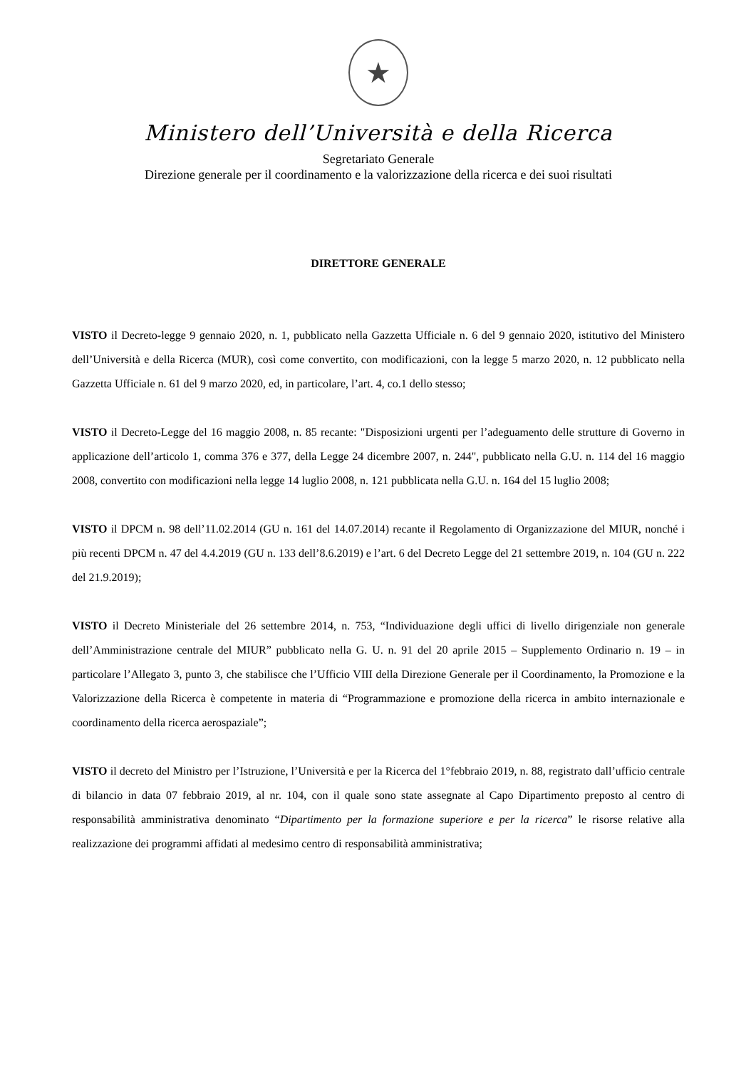★
Ministero dell’Università e della Ricerca
Segretariato Generale
Direzione generale per il coordinamento e la valorizzazione della ricerca e dei suoi risultati
DIRETTORE GENERALE
VISTO il Decreto-legge 9 gennaio 2020, n. 1, pubblicato nella Gazzetta Ufficiale n. 6 del 9 gennaio 2020, istitutivo del Ministero dell’Università e della Ricerca (MUR), così come convertito, con modificazioni, con la legge 5 marzo 2020, n. 12 pubblicato nella Gazzetta Ufficiale n. 61 del 9 marzo 2020, ed, in particolare, l’art. 4, co.1 dello stesso;
VISTO il Decreto-Legge del 16 maggio 2008, n. 85 recante: "Disposizioni urgenti per l’adeguamento delle strutture di Governo in applicazione dell’articolo 1, comma 376 e 377, della Legge 24 dicembre 2007, n. 244", pubblicato nella G.U. n. 114 del 16 maggio 2008, convertito con modificazioni nella legge 14 luglio 2008, n. 121 pubblicata nella G.U. n. 164 del 15 luglio 2008;
VISTO il DPCM n. 98 dell’11.02.2014 (GU n. 161 del 14.07.2014) recante il Regolamento di Organizzazione del MIUR, nonché i più recenti DPCM n. 47 del 4.4.2019 (GU n. 133 dell’8.6.2019) e l’art. 6 del Decreto Legge del 21 settembre 2019, n. 104 (GU n. 222 del 21.9.2019);
VISTO il Decreto Ministeriale del 26 settembre 2014, n. 753, “Individuazione degli uffici di livello dirigenziale non generale dell’Amministrazione centrale del MIUR” pubblicato nella G. U. n. 91 del 20 aprile 2015 – Supplemento Ordinario n. 19 – in particolare l’Allegato 3, punto 3, che stabilisce che l’Ufficio VIII della Direzione Generale per il Coordinamento, la Promozione e la Valorizzazione della Ricerca è competente in materia di “Programmazione e promozione della ricerca in ambito internazionale e coordinamento della ricerca aerospaziale”;
VISTO il decreto del Ministro per l’Istruzione, l’Università e per la Ricerca del 1°febbraio 2019, n. 88, registrato dall’ufficio centrale di bilancio in data 07 febbraio 2019, al nr. 104, con il quale sono state assegnate al Capo Dipartimento preposto al centro di responsabilità amministrativa denominato “Dipartimento per la formazione superiore e per la ricerca” le risorse relative alla realizzazione dei programmi affidati al medesimo centro di responsabilità amministrativa;